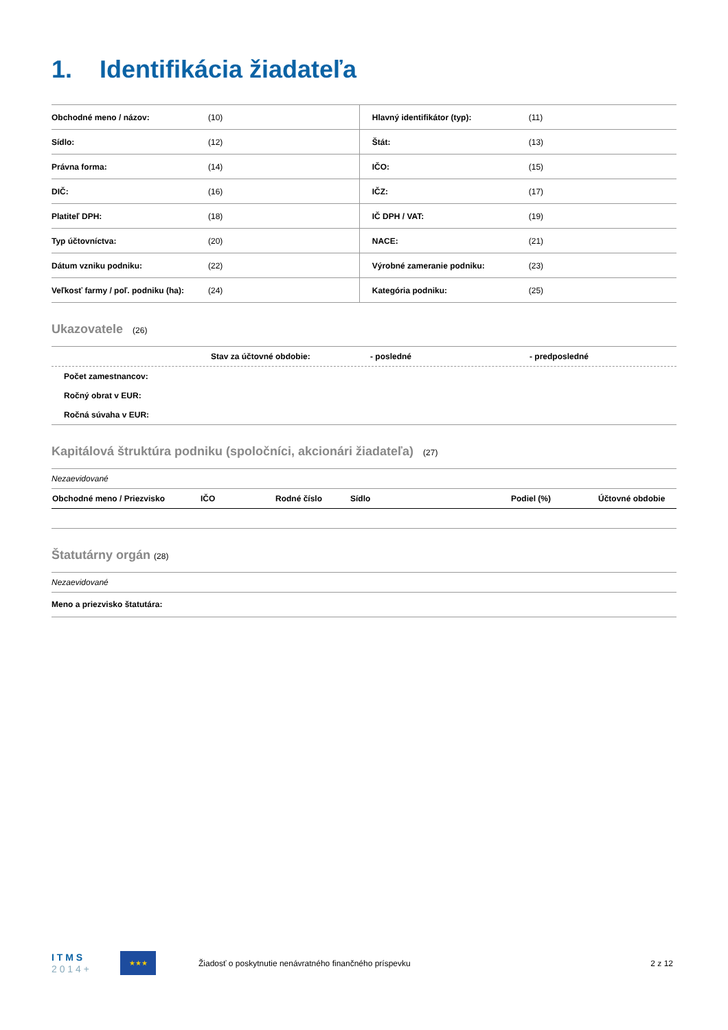1. Identifikácia žiadateľa
| Obchodné meno / názov: | (10) | Hlavný identifikátor (typ): | (11) |
| Sídlo: | (12) | Štát: | (13) |
| Právna forma: | (14) | IČO: | (15) |
| DIČ: | (16) | IČZ: | (17) |
| Platiteľ DPH: | (18) | IČ DPH / VAT: | (19) |
| Typ účtovníctva: | (20) | NACE: | (21) |
| Dátum vzniku podniku: | (22) | Výrobné zameranie podniku: | (23) |
| Veľkosť farmy / poľ. podniku (ha): | (24) | Kategória podniku: | (25) |
Ukazovatele (26)
Stav za účtovné obdobie: - posledné - predposledné
Počet zamestnancov:
Ročný obrat v EUR:
Ročná súvaha v EUR:
Kapitálová štruktúra podniku (spoločníci, akcionári žiadateľa) (27)
Nezaevidované
| Obchodné meno / Priezvisko | IČO | Rodné číslo | Sídlo | Podiel (%) | Účtovné obdobie |
| --- | --- | --- | --- | --- | --- |
Štatutárny orgán (28)
Nezaevidované
Meno a priezvisko štatutára:
I T M S
2 0 1 4 +
★★★
Žiadosť o poskytnutie nenávratného finančného príspevku
2 z 12